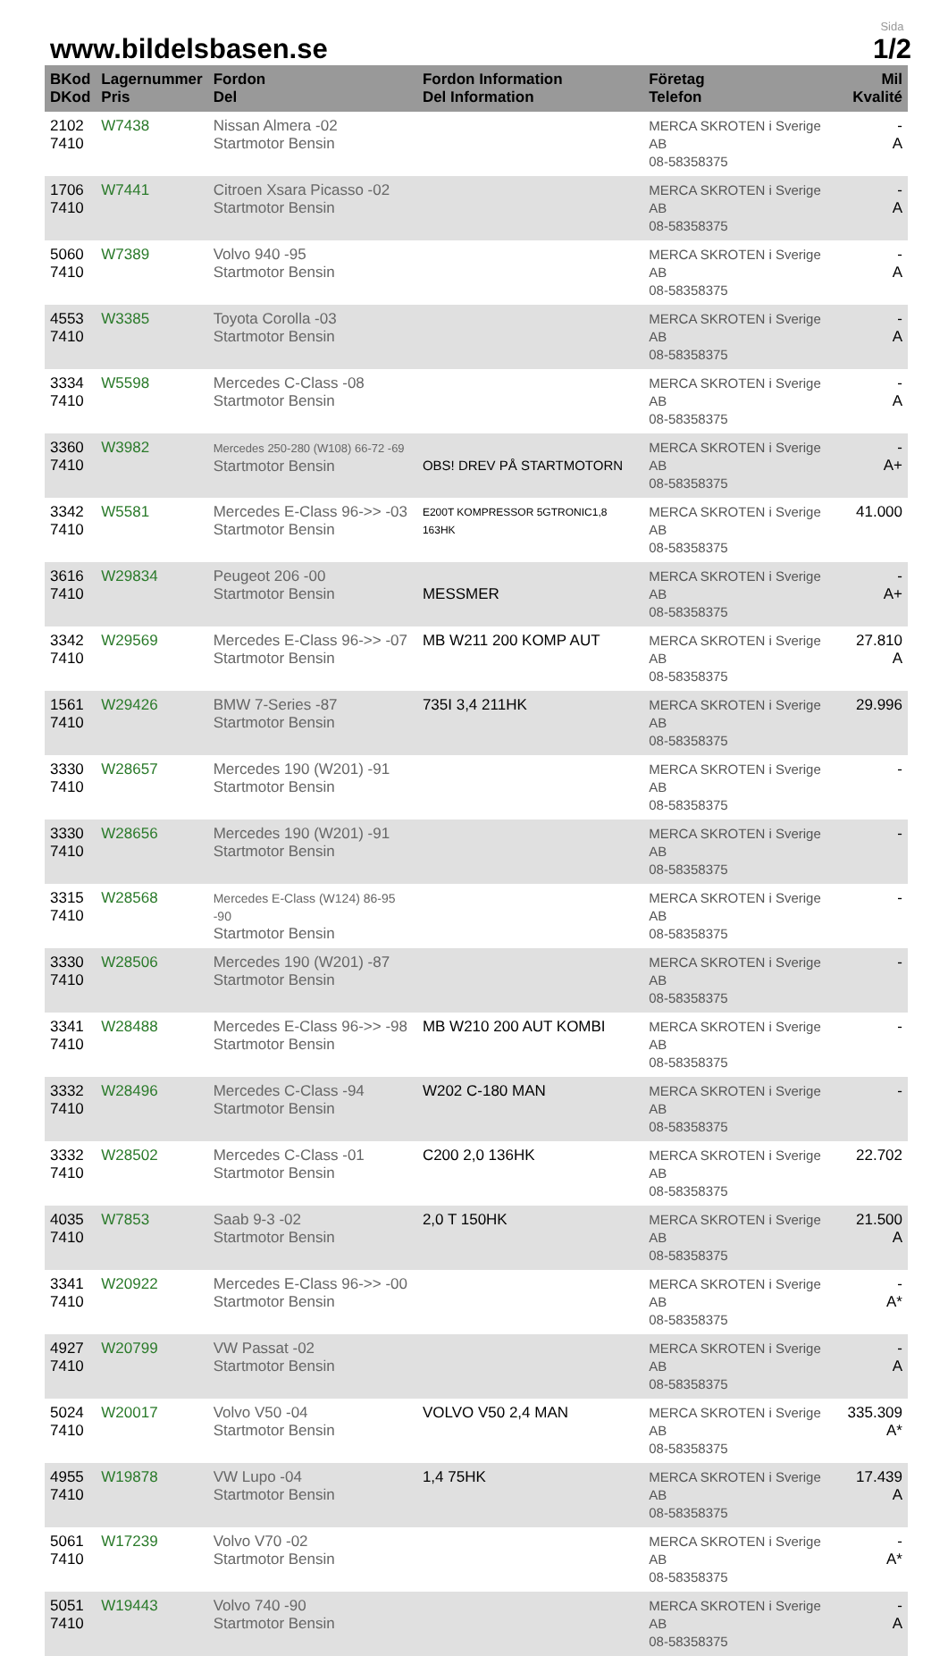www.bildelsbasen.se
Sida
1/2
| BKod DKod | Lagernummer Pris | Fordon Del | Fordon Information Del Information | Företag Telefon | Mil Kvalité |
| --- | --- | --- | --- | --- | --- |
| 2102 7410 | W7438 | Nissan Almera -02 Startmotor Bensin | | MERCA SKROTEN i Sverige AB 08-58358375 | - A |
| 1706 7410 | W7441 | Citroen Xsara Picasso -02 Startmotor Bensin | | MERCA SKROTEN i Sverige AB 08-58358375 | - A |
| 5060 7410 | W7389 | Volvo 940 -95 Startmotor Bensin | | MERCA SKROTEN i Sverige AB 08-58358375 | - A |
| 4553 7410 | W3385 | Toyota Corolla -03 Startmotor Bensin | | MERCA SKROTEN i Sverige AB 08-58358375 | - A |
| 3334 7410 | W5598 | Mercedes C-Class -08 Startmotor Bensin | | MERCA SKROTEN i Sverige AB 08-58358375 | - A |
| 3360 7410 | W3982 | Mercedes 250-280 (W108) 66-72 -69 Startmotor Bensin | OBS! DREV PÅ STARTMOTORN | MERCA SKROTEN i Sverige AB 08-58358375 | - A+ |
| 3342 7410 | W5581 | Mercedes E-Class 96->> -03 Startmotor Bensin | E200T KOMPRESSOR 5GTRONIC1,8 163HK | MERCA SKROTEN i Sverige AB 08-58358375 | 41.000 |
| 3616 7410 | W29834 | Peugeot 206 -00 Startmotor Bensin | MESSMER | MERCA SKROTEN i Sverige AB 08-58358375 | - A+ |
| 3342 7410 | W29569 | Mercedes E-Class 96->> -07 Startmotor Bensin | MB W211 200 KOMP AUT | MERCA SKROTEN i Sverige AB 08-58358375 | 27.810 A |
| 1561 7410 | W29426 | BMW 7-Series -87 Startmotor Bensin | 735I 3,4 211HK | MERCA SKROTEN i Sverige AB 08-58358375 | 29.996 |
| 3330 7410 | W28657 | Mercedes 190 (W201) -91 Startmotor Bensin | | MERCA SKROTEN i Sverige AB 08-58358375 | - |
| 3330 7410 | W28656 | Mercedes 190 (W201) -91 Startmotor Bensin | | MERCA SKROTEN i Sverige AB 08-58358375 | - |
| 3315 7410 | W28568 | Mercedes E-Class (W124) 86-95 -90 Startmotor Bensin | | MERCA SKROTEN i Sverige AB 08-58358375 | - |
| 3330 7410 | W28506 | Mercedes 190 (W201) -87 Startmotor Bensin | | MERCA SKROTEN i Sverige AB 08-58358375 | - |
| 3341 7410 | W28488 | Mercedes E-Class 96->> -98 Startmotor Bensin | MB W210 200 AUT KOMBI | MERCA SKROTEN i Sverige AB 08-58358375 | - |
| 3332 7410 | W28496 | Mercedes C-Class -94 Startmotor Bensin | W202 C-180 MAN | MERCA SKROTEN i Sverige AB 08-58358375 | - |
| 3332 7410 | W28502 | Mercedes C-Class -01 Startmotor Bensin | C200 2,0 136HK | MERCA SKROTEN i Sverige AB 08-58358375 | 22.702 |
| 4035 7410 | W7853 | Saab 9-3 -02 Startmotor Bensin | 2,0 T 150HK | MERCA SKROTEN i Sverige AB 08-58358375 | 21.500 A |
| 3341 7410 | W20922 | Mercedes E-Class 96->> -00 Startmotor Bensin | | MERCA SKROTEN i Sverige AB 08-58358375 | - A* |
| 4927 7410 | W20799 | VW Passat -02 Startmotor Bensin | | MERCA SKROTEN i Sverige AB 08-58358375 | - A |
| 5024 7410 | W20017 | Volvo V50 -04 Startmotor Bensin | VOLVO V50 2,4 MAN | MERCA SKROTEN i Sverige AB 08-58358375 | 335.309 A* |
| 4955 7410 | W19878 | VW Lupo -04 Startmotor Bensin | 1,4 75HK | MERCA SKROTEN i Sverige AB 08-58358375 | 17.439 A |
| 5061 7410 | W17239 | Volvo V70 -02 Startmotor Bensin | | MERCA SKROTEN i Sverige AB 08-58358375 | - A* |
| 5051 7410 | W19443 | Volvo 740 -90 Startmotor Bensin | | MERCA SKROTEN i Sverige AB 08-58358375 | - A |